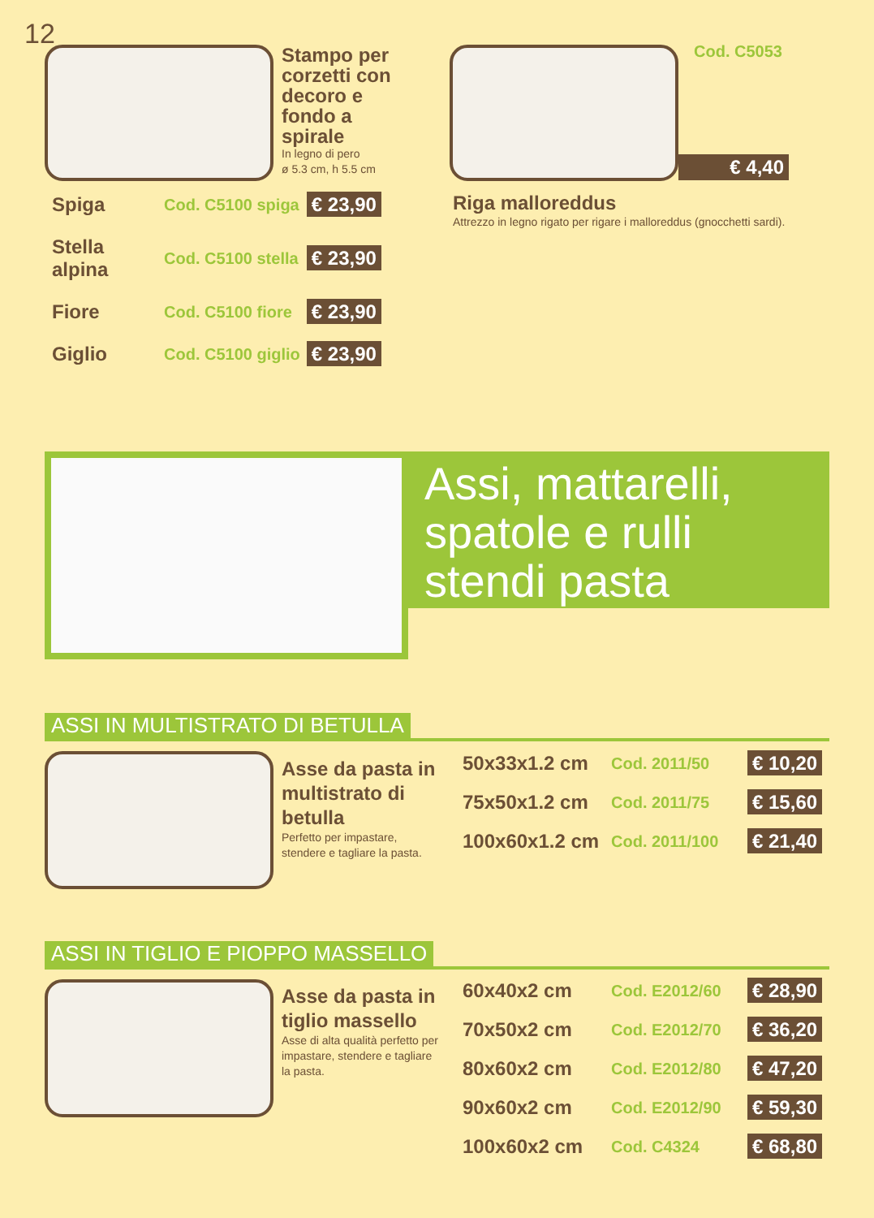12
Stampo per corzetti con decoro e fondo a spirale
In legno di pero
ø 5.3 cm, h 5.5 cm
| Spiga | Cod. C5100 spiga | € 23,90 |
| Stella alpina | Cod. C5100 stella | € 23,90 |
| Fiore | Cod. C5100 fiore | € 23,90 |
| Giglio | Cod. C5100 giglio | € 23,90 |
Cod. C5053
€ 4,40
Riga malloreddus
Attrezzo in legno rigato per rigare i malloreddus (gnocchetti sardi).
Assi, mattarelli, spatole e rulli stendi pasta
ASSI IN MULTISTRATO DI BETULLA
Asse da pasta in multistrato di betulla
Perfetto per impastare, stendere e tagliare la pasta.
| 50x33x1.2 cm | Cod. 2011/50 | € 10,20 |
| 75x50x1.2 cm | Cod. 2011/75 | € 15,60 |
| 100x60x1.2 cm | Cod. 2011/100 | € 21,40 |
ASSI IN TIGLIO E PIOPPO MASSELLO
Asse da pasta in tiglio massello
Asse di alta qualità perfetto per impastare, stendere e tagliare la pasta.
| 60x40x2 cm | Cod. E2012/60 | € 28,90 |
| 70x50x2 cm | Cod. E2012/70 | € 36,20 |
| 80x60x2 cm | Cod. E2012/80 | € 47,20 |
| 90x60x2 cm | Cod. E2012/90 | € 59,30 |
| 100x60x2 cm | Cod. C4324 | € 68,80 |